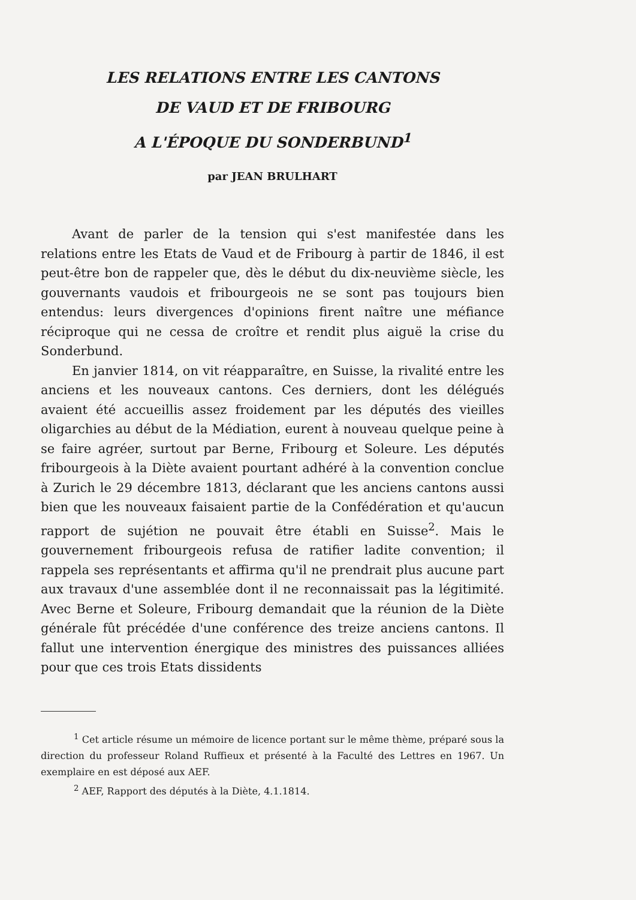LES RELATIONS ENTRE LES CANTONS
DE VAUD ET DE FRIBOURG
A L'ÉPOQUE DU SONDERBUND<sup>1</sup>
par JEAN BRULHART
Avant de parler de la tension qui s'est manifestée dans les relations entre les Etats de Vaud et de Fribourg à partir de 1846, il est peut-être bon de rappeler que, dès le début du dix-neuvième siècle, les gouvernants vaudois et fribourgeois ne se sont pas toujours bien entendus: leurs divergences d'opinions firent naître une méfiance réciproque qui ne cessa de croître et rendit plus aiguë la crise du Sonderbund.
En janvier 1814, on vit réapparaître, en Suisse, la rivalité entre les anciens et les nouveaux cantons. Ces derniers, dont les délégués avaient été accueillis assez froidement par les députés des vieilles oligarchies au début de la Médiation, eurent à nouveau quelque peine à se faire agréer, surtout par Berne, Fribourg et Soleure. Les députés fribourgeois à la Diète avaient pourtant adhéré à la convention conclue à Zurich le 29 décembre 1813, déclarant que les anciens cantons aussi bien que les nouveaux faisaient partie de la Confédération et qu'aucun rapport de sujétion ne pouvait être établi en Suisse<sup>2</sup>. Mais le gouvernement fribourgeois refusa de ratifier ladite convention; il rappela ses représentants et affirma qu'il ne prendrait plus aucune part aux travaux d'une assemblée dont il ne reconnaissait pas la légitimité. Avec Berne et Soleure, Fribourg demandait que la réunion de la Diète générale fût précédée d'une conférence des treize anciens cantons. Il fallut une intervention énergique des ministres des puissances alliées pour que ces trois Etats dissidents
<sup>1</sup> Cet article résume un mémoire de licence portant sur le même thème, préparé sous la direction du professeur Roland Ruffieux et présenté à la Faculté des Lettres en 1967. Un exemplaire en est déposé aux AEF.
<sup>2</sup> AEF, Rapport des députés à la Diète, 4.1.1814.